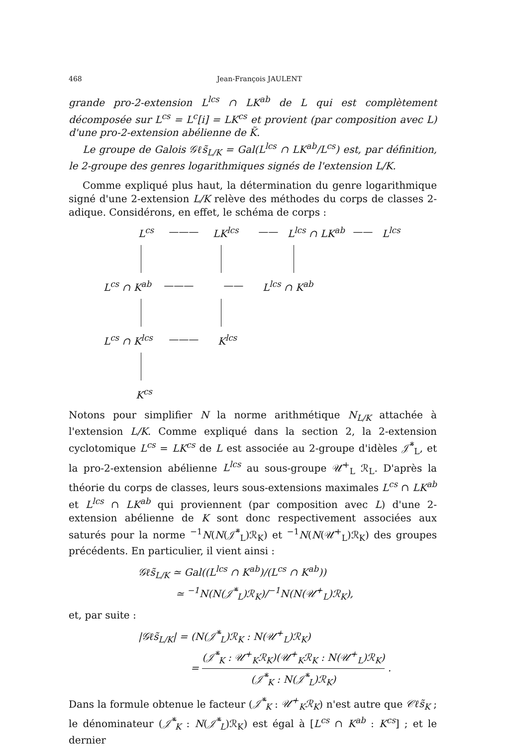468 Jean-François JAULENT
grande pro-2-extension L<sup>lcs</sup> ∩ LK<sup>ab</sup> de L qui est complètement décomposée sur L<sup>cs</sup> = L<sup>c</sup>[i] = LK<sup>cs</sup> et provient (par composition avec L) d'une pro-2-extension abélienne de K̃.
Le groupe de Galois 𝒢ℓs̃<sub>L/K</sub> = Gal(L<sup>lcs</sup> ∩ LK<sup>ab</sup>/L<sup>cs</sup>) est, par définition, le 2-groupe des genres logarithmiques signés de l'extension L/K.
Comme expliqué plus haut, la détermination du genre logarithmique signé d'une 2-extension L/K relève des méthodes du corps de classes 2-adique. Considérons, en effet, le schéma de corps :
L<sup>cs</sup> ——— LK<sup>lcs</sup> —— L<sup>lcs</sup> ∩ LK<sup>ab</sup> —— L<sup>lcs</sup>
L<sup>cs</sup> ∩ K<sup>ab</sup> ——— —— L<sup>lcs</sup> ∩ K<sup>ab</sup>
L<sup>cs</sup> ∩ K<sup>lcs</sup> ——— K<sup>lcs</sup>
K<sup>cs</sup>
Notons pour simplifier N la norme arithmétique N<sub>L/K</sub> attachée à l'extension L/K. Comme expliqué dans la section 2, la 2-extension cyclotomique L<sup>cs</sup> = LK<sup>cs</sup> de L est associée au 2-groupe d'idèles 𝒥̃<sup>*</sup><sub>L</sub>, et la pro-2-extension abélienne L<sup>lcs</sup> au sous-groupe 𝒰̃<sup>+</sup><sub>L</sub> ℛ<sub>L</sub>. D'après la théorie du corps de classes, leurs sous-extensions maximales L<sup>cs</sup> ∩ LK<sup>ab</sup> et L<sup>lcs</sup> ∩ LK<sup>ab</sup> qui proviennent (par composition avec L) d'une 2-extension abélienne de K sont donc respectivement associées aux saturés pour la norme <sup>−1</sup>N(N(𝒥̃<sup>*</sup><sub>L</sub>)ℛ<sub>K</sub>) et <sup>−1</sup>N(N(𝒰̃<sup>+</sup><sub>L</sub>)ℛ<sub>K</sub>) des groupes précédents. En particulier, il vient ainsi :
𝒢ℓs̃<sub>L/K</sub> ≃ Gal((L<sup>lcs</sup> ∩ K<sup>ab</sup>)/(L<sup>cs</sup> ∩ K<sup>ab</sup>))
≃ <sup>−1</sup>N(N(𝒥̃<sup>*</sup><sub>L</sub>)ℛ<sub>K</sub>)/<sup>−1</sup>N(N(𝒰̃<sup>+</sup><sub>L</sub>)ℛ<sub>K</sub>),
et, par suite :
|𝒢ℓs̃<sub>L/K</sub>| = (N(𝒥̃<sup>*</sup><sub>L</sub>)ℛ<sub>K</sub> : N(𝒰̃<sup>+</sup><sub>L</sub>)ℛ<sub>K</sub>)
= (𝒥̃<sup>*</sup><sub>K</sub> : 𝒰̃<sup>+</sup><sub>K</sub>ℛ<sub>K</sub>)(𝒰̃<sup>+</sup><sub>K</sub>ℛ<sub>K</sub> : N(𝒰̃<sup>+</sup><sub>L</sub>)ℛ<sub>K</sub>) (𝒥̃<sup>*</sup><sub>K</sub> : N(𝒥̃<sup>*</sup><sub>L</sub>)ℛ<sub>K</sub>) .
Dans la formule obtenue le facteur (𝒥̃<sup>*</sup><sub>K</sub> : 𝒰̃<sup>+</sup><sub>K</sub>ℛ<sub>K</sub>) n'est autre que 𝒞ℓs̃<sub>K</sub> ; le dénominateur (𝒥̃<sup>*</sup><sub>K</sub> : N(𝒥̃<sup>*</sup><sub>L</sub>)ℛ<sub>K</sub>) est égal à [L<sup>cs</sup> ∩ K<sup>ab</sup> : K<sup>cs</sup>] ; et le dernier